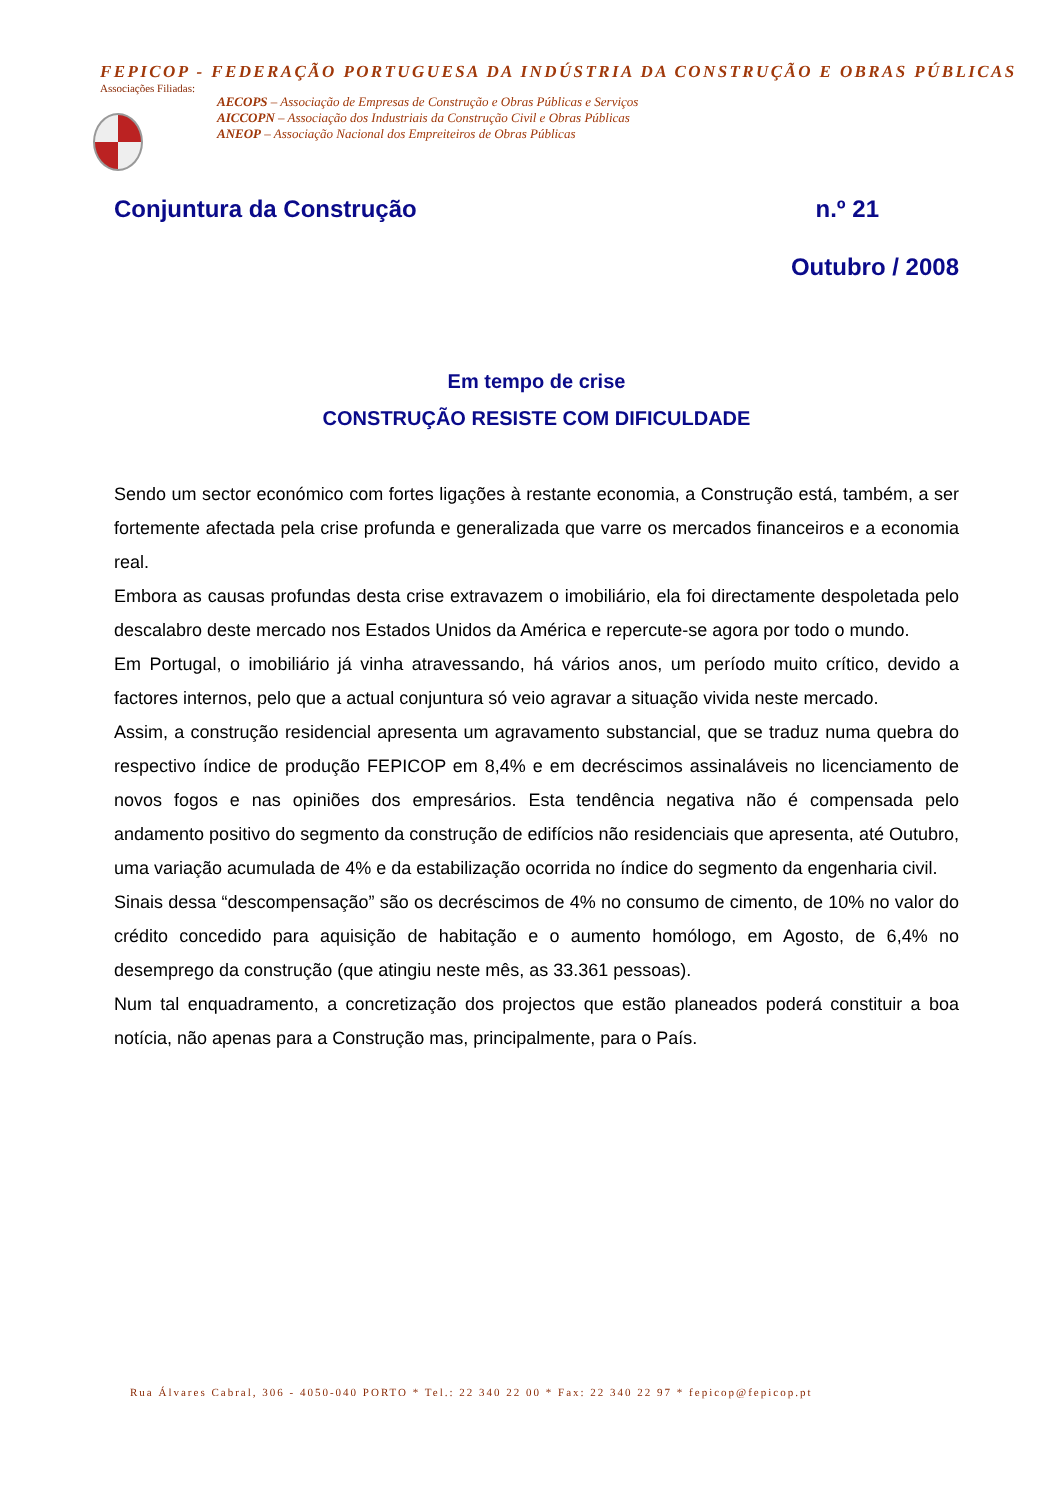FEPICOP - FEDERAÇÃO PORTUGUESA DA INDÚSTRIA DA CONSTRUÇÃO E OBRAS PÚBLICAS
Associações Filiadas:
AECOPS – Associação de Empresas de Construção e Obras Públicas e Serviços
AICCOPN – Associação dos Industriais da Construção Civil e Obras Públicas
ANEOP – Associação Nacional dos Empreiteiros de Obras Públicas
Conjuntura da Construção n.º 21
Outubro / 2008
Em tempo de crise
CONSTRUÇÃO RESISTE COM DIFICULDADE
Sendo um sector económico com fortes ligações à restante economia, a Construção está, também, a ser fortemente afectada pela crise profunda e generalizada que varre os mercados financeiros e a economia real.
Embora as causas profundas desta crise extravazem o imobiliário, ela foi directamente despoletada pelo descalabro deste mercado nos Estados Unidos da América e repercute-se agora por todo o mundo.
Em Portugal, o imobiliário já vinha atravessando, há vários anos, um período muito crítico, devido a factores internos, pelo que a actual conjuntura só veio agravar a situação vivida neste mercado.
Assim, a construção residencial apresenta um agravamento substancial, que se traduz numa quebra do respectivo índice de produção FEPICOP em 8,4% e em decréscimos assinaláveis no licenciamento de novos fogos e nas opiniões dos empresários. Esta tendência negativa não é compensada pelo andamento positivo do segmento da construção de edifícios não residenciais que apresenta, até Outubro, uma variação acumulada de 4% e da estabilização ocorrida no índice do segmento da engenharia civil.
Sinais dessa “descompensação” são os decréscimos de 4% no consumo de cimento, de 10% no valor do crédito concedido para aquisição de habitação e o aumento homólogo, em Agosto, de 6,4% no desemprego da construção (que atingiu neste mês, as 33.361 pessoas).
Num tal enquadramento, a concretização dos projectos que estão planeados poderá constituir a boa notícia, não apenas para a Construção mas, principalmente, para o País.
Rua Álvares Cabral, 306 - 4050-040 PORTO * Tel.: 22 340 22 00 * Fax: 22 340 22 97 * fepicop@fepicop.pt